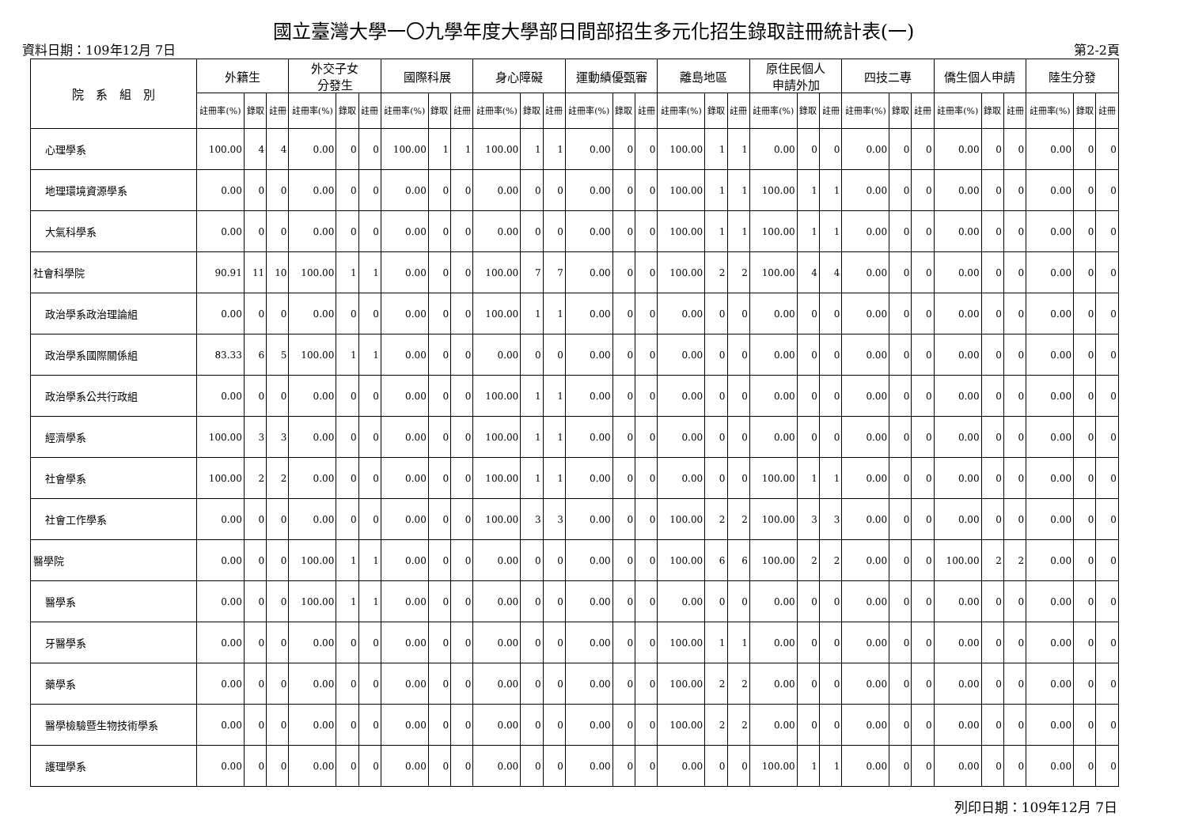國立臺灣大學一〇九學年度大學部日間部招生多元化招生錄取註冊統計表(一)
資料日期：109年12月 7日 第2-2頁
| 院 系 組 別 | 外籍生 | | | 外交子女 分發生 | | | 國際科展 | | | 身心障礙 | | | 運動績優甄審 | | | 離島地區 | | | 原住民個人 申請外加 | | | 四技二專 | | | 僑生個人申請 | | | 陸生分發 | | |
| --- | --- | --- | --- | --- | --- | --- | --- | --- | --- | --- | --- | --- | --- | --- | --- | --- | --- | --- | --- | --- | --- | --- | --- | --- | --- | --- | --- | --- | --- | --- |
| | 註冊率(%) | 錄取 | 註冊 | 註冊率(%) | 錄取 | 註冊 | 註冊率(%) | 錄取 | 註冊 | 註冊率(%) | 錄取 | 註冊 | 註冊率(%) | 錄取 | 註冊 | 註冊率(%) | 錄取 | 註冊 | 註冊率(%) | 錄取 | 註冊 | 註冊率(%) | 錄取 | 註冊 | 註冊率(%) | 錄取 | 註冊 | 註冊率(%) | 錄取 | 註冊 |
| 心理學系 | 100.00 | 4 | 4 | 0.00 | 0 | 0 | 100.00 | 1 | 1 | 100.00 | 1 | 1 | 0.00 | 0 | 0 | 100.00 | 1 | 1 | 0.00 | 0 | 0 | 0.00 | 0 | 0 | 0.00 | 0 | 0 | 0.00 | 0 | 0 |
| 地理環境資源學系 | 0.00 | 0 | 0 | 0.00 | 0 | 0 | 0.00 | 0 | 0 | 0.00 | 0 | 0 | 0.00 | 0 | 0 | 100.00 | 1 | 1 | 100.00 | 1 | 1 | 0.00 | 0 | 0 | 0.00 | 0 | 0 | 0.00 | 0 | 0 |
| 大氣科學系 | 0.00 | 0 | 0 | 0.00 | 0 | 0 | 0.00 | 0 | 0 | 0.00 | 0 | 0 | 0.00 | 0 | 0 | 100.00 | 1 | 1 | 100.00 | 1 | 1 | 0.00 | 0 | 0 | 0.00 | 0 | 0 | 0.00 | 0 | 0 |
| 社會科學院 | 90.91 | 11 | 10 | 100.00 | 1 | 1 | 0.00 | 0 | 0 | 100.00 | 7 | 7 | 0.00 | 0 | 0 | 100.00 | 2 | 2 | 100.00 | 4 | 4 | 0.00 | 0 | 0 | 0.00 | 0 | 0 | 0.00 | 0 | 0 |
| 政治學系政治理論組 | 0.00 | 0 | 0 | 0.00 | 0 | 0 | 0.00 | 0 | 0 | 100.00 | 1 | 1 | 0.00 | 0 | 0 | 0.00 | 0 | 0 | 0.00 | 0 | 0 | 0.00 | 0 | 0 | 0.00 | 0 | 0 | 0.00 | 0 | 0 |
| 政治學系國際關係組 | 83.33 | 6 | 5 | 100.00 | 1 | 1 | 0.00 | 0 | 0 | 0.00 | 0 | 0 | 0.00 | 0 | 0 | 0.00 | 0 | 0 | 0.00 | 0 | 0 | 0.00 | 0 | 0 | 0.00 | 0 | 0 | 0.00 | 0 | 0 |
| 政治學系公共行政組 | 0.00 | 0 | 0 | 0.00 | 0 | 0 | 0.00 | 0 | 0 | 100.00 | 1 | 1 | 0.00 | 0 | 0 | 0.00 | 0 | 0 | 0.00 | 0 | 0 | 0.00 | 0 | 0 | 0.00 | 0 | 0 | 0.00 | 0 | 0 |
| 經濟學系 | 100.00 | 3 | 3 | 0.00 | 0 | 0 | 0.00 | 0 | 0 | 100.00 | 1 | 1 | 0.00 | 0 | 0 | 0.00 | 0 | 0 | 0.00 | 0 | 0 | 0.00 | 0 | 0 | 0.00 | 0 | 0 | 0.00 | 0 | 0 |
| 社會學系 | 100.00 | 2 | 2 | 0.00 | 0 | 0 | 0.00 | 0 | 0 | 100.00 | 1 | 1 | 0.00 | 0 | 0 | 0.00 | 0 | 0 | 100.00 | 1 | 1 | 0.00 | 0 | 0 | 0.00 | 0 | 0 | 0.00 | 0 | 0 |
| 社會工作學系 | 0.00 | 0 | 0 | 0.00 | 0 | 0 | 0.00 | 0 | 0 | 100.00 | 3 | 3 | 0.00 | 0 | 0 | 100.00 | 2 | 2 | 100.00 | 3 | 3 | 0.00 | 0 | 0 | 0.00 | 0 | 0 | 0.00 | 0 | 0 |
| 醫學院 | 0.00 | 0 | 0 | 100.00 | 1 | 1 | 0.00 | 0 | 0 | 0.00 | 0 | 0 | 0.00 | 0 | 0 | 100.00 | 6 | 6 | 100.00 | 2 | 2 | 0.00 | 0 | 0 | 100.00 | 2 | 2 | 0.00 | 0 | 0 |
| 醫學系 | 0.00 | 0 | 0 | 100.00 | 1 | 1 | 0.00 | 0 | 0 | 0.00 | 0 | 0 | 0.00 | 0 | 0 | 0.00 | 0 | 0 | 0.00 | 0 | 0 | 0.00 | 0 | 0 | 0.00 | 0 | 0 | 0.00 | 0 | 0 |
| 牙醫學系 | 0.00 | 0 | 0 | 0.00 | 0 | 0 | 0.00 | 0 | 0 | 0.00 | 0 | 0 | 0.00 | 0 | 0 | 100.00 | 1 | 1 | 0.00 | 0 | 0 | 0.00 | 0 | 0 | 0.00 | 0 | 0 | 0.00 | 0 | 0 |
| 藥學系 | 0.00 | 0 | 0 | 0.00 | 0 | 0 | 0.00 | 0 | 0 | 0.00 | 0 | 0 | 0.00 | 0 | 0 | 100.00 | 2 | 2 | 0.00 | 0 | 0 | 0.00 | 0 | 0 | 0.00 | 0 | 0 | 0.00 | 0 | 0 |
| 醫學檢驗暨生物技術學系 | 0.00 | 0 | 0 | 0.00 | 0 | 0 | 0.00 | 0 | 0 | 0.00 | 0 | 0 | 0.00 | 0 | 0 | 100.00 | 2 | 2 | 0.00 | 0 | 0 | 0.00 | 0 | 0 | 0.00 | 0 | 0 | 0.00 | 0 | 0 |
| 護理學系 | 0.00 | 0 | 0 | 0.00 | 0 | 0 | 0.00 | 0 | 0 | 0.00 | 0 | 0 | 0.00 | 0 | 0 | 0.00 | 0 | 0 | 100.00 | 1 | 1 | 0.00 | 0 | 0 | 0.00 | 0 | 0 | 0.00 | 0 | 0 |
列印日期：109年12月 7日